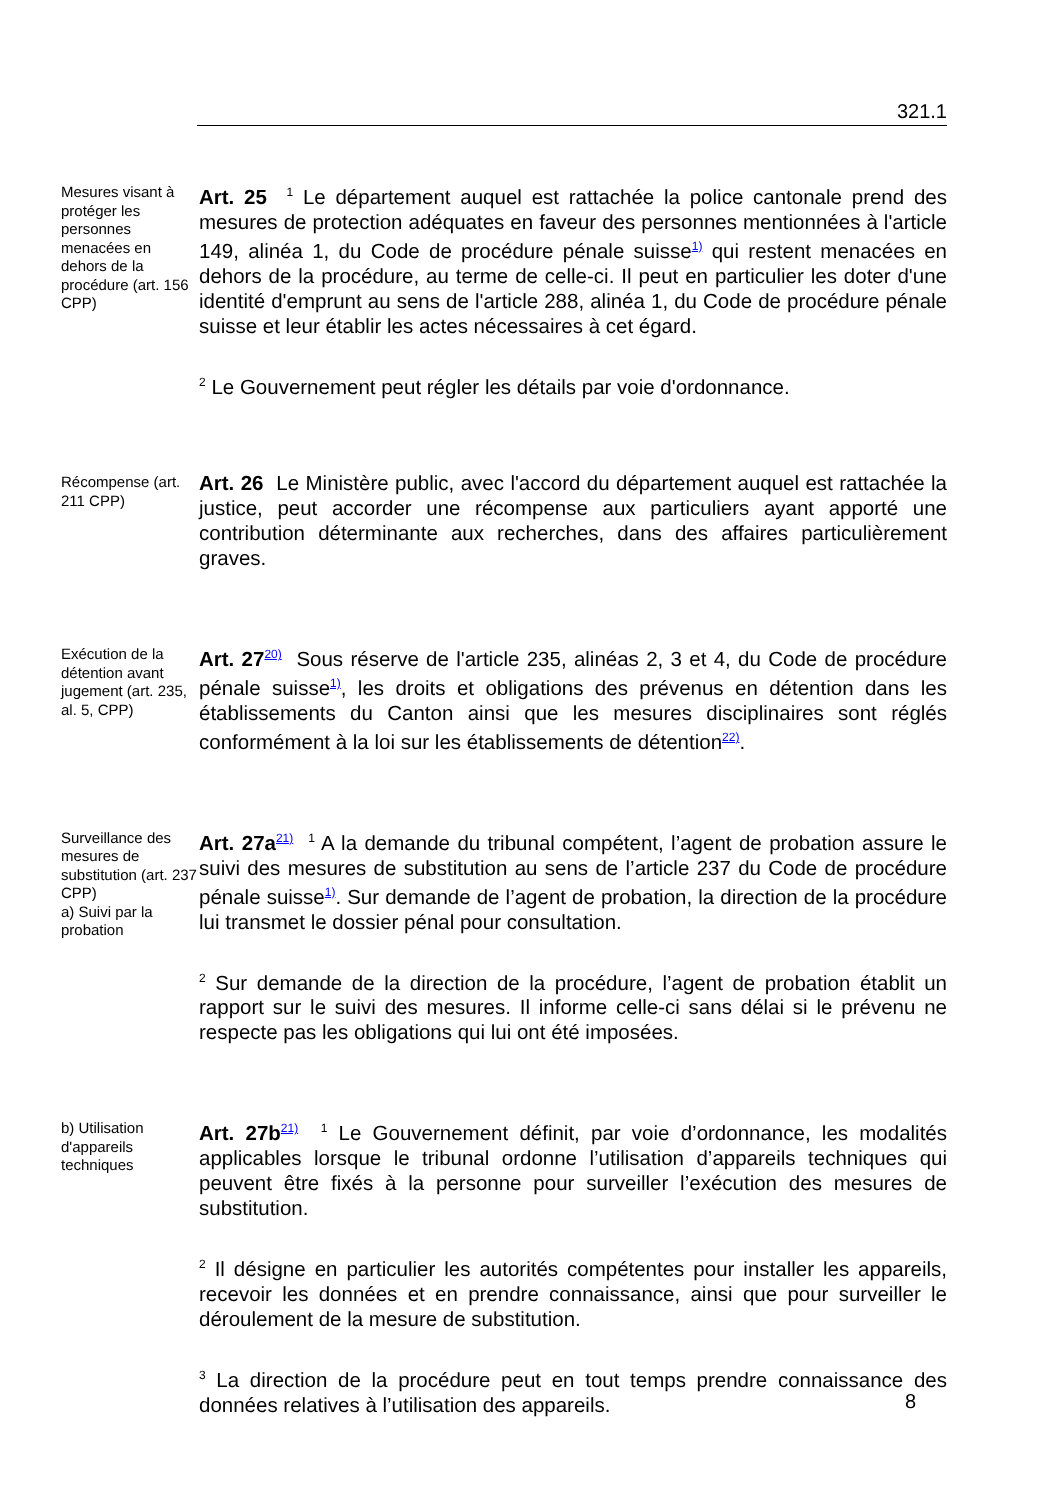321.1
Mesures visant à protéger les personnes menacées en dehors de la procédure (art. 156 CPP)
Art. 25 <sup>1</sup> Le département auquel est rattachée la police cantonale prend des mesures de protection adéquates en faveur des personnes mentionnées à l'article 149, alinéa 1, du Code de procédure pénale suisse<sup>1)</sup> qui restent menacées en dehors de la procédure, au terme de celle-ci. Il peut en particulier les doter d'une identité d'emprunt au sens de l'article 288, alinéa 1, du Code de procédure pénale suisse et leur établir les actes nécessaires à cet égard.
<sup>2</sup> Le Gouvernement peut régler les détails par voie d'ordonnance.
Récompense (art. 211 CPP)
Art. 26 Le Ministère public, avec l'accord du département auquel est rattachée la justice, peut accorder une récompense aux particuliers ayant apporté une contribution déterminante aux recherches, dans des affaires particulièrement graves.
Exécution de la détention avant jugement (art. 235, al. 5, CPP)
Art. 27<sup>20)</sup> Sous réserve de l'article 235, alinéas 2, 3 et 4, du Code de procédure pénale suisse<sup>1)</sup>, les droits et obligations des prévenus en détention dans les établissements du Canton ainsi que les mesures disciplinaires sont réglés conformément à la loi sur les établissements de détention<sup>22)</sup>.
Surveillance des mesures de substitution (art. 237 CPP)
a) Suivi par la probation
Art. 27a<sup>21)</sup> <sup>1</sup> A la demande du tribunal compétent, l’agent de probation assure le suivi des mesures de substitution au sens de l’article 237 du Code de procédure pénale suisse<sup>1)</sup>. Sur demande de l’agent de probation, la direction de la procédure lui transmet le dossier pénal pour consultation.
<sup>2</sup> Sur demande de la direction de la procédure, l’agent de probation établit un rapport sur le suivi des mesures. Il informe celle-ci sans délai si le prévenu ne respecte pas les obligations qui lui ont été imposées.
b) Utilisation d'appareils techniques
Art. 27b<sup>21)</sup> <sup>1</sup> Le Gouvernement définit, par voie d’ordonnance, les modalités applicables lorsque le tribunal ordonne l’utilisation d’appareils techniques qui peuvent être fixés à la personne pour surveiller l’exécution des mesures de substitution.
<sup>2</sup> Il désigne en particulier les autorités compétentes pour installer les appareils, recevoir les données et en prendre connaissance, ainsi que pour surveiller le déroulement de la mesure de substitution.
<sup>3</sup> La direction de la procédure peut en tout temps prendre connaissance des données relatives à l’utilisation des appareils.
8